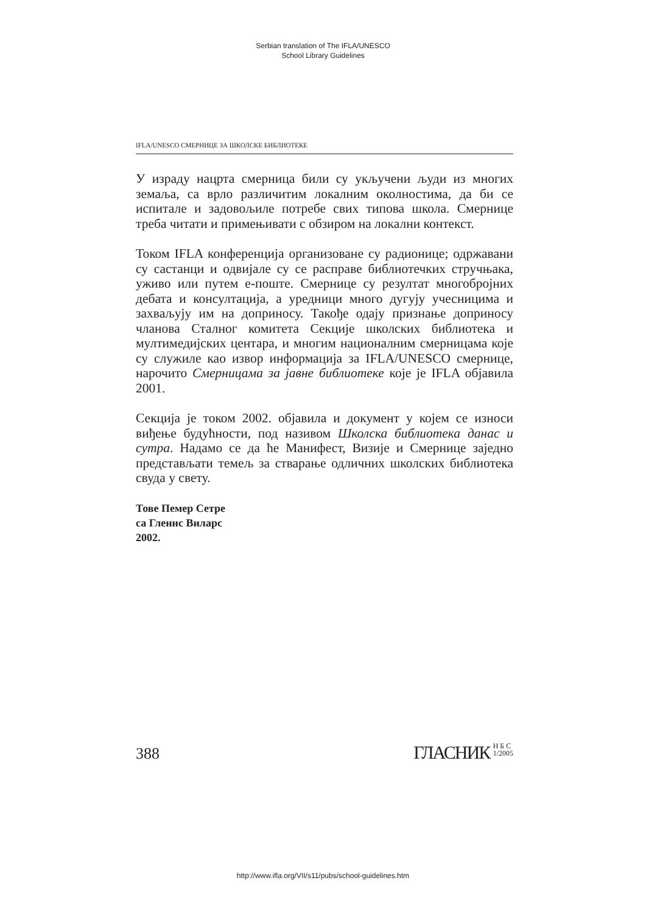Serbian translation of The IFLA/UNESCO
School Library Guidelines
IFLA/UNESCO СМЕРНИЦЕ ЗА ШКОЛСКЕ БИБЛИОТЕКЕ
У израду нацрта смерница били су укључени људи из многих земаља, са врло различитим локалним околностима, да би се испитале и задовољиле потребе свих типова школа. Смернице треба читати и примењивати с обзиром на локални контекст.
Током IFLA конференција организоване су радионице; одржавани су састанци и одвијале су се расправе библиотечких стручњака, уживо или путем е-поште. Смернице су резултат многобројних дебата и консултација, а уредници много дугују учесницима и захваљују им на доприносу. Такође одају признање доприносу чланова Сталног комитета Секције школских библиотека и мултимедијских центара, и многим националним смерницама које су служиле као извор информација за IFLA/UNESCO смернице, нарочито Смерницама за јавне библиотеке које је IFLA објавила 2001.
Секција је током 2002. објавила и документ у којем се износи виђење будућности, под називом Школска библиотека данас и сутра. Надамо се да ће Манифест, Визије и Смернице заједно представљати темељ за стварање одличних школских библиотека свуда у свету.
Тове Пемер Сетре
са Гленис Виларс
2002.
388 ГЛАСНИК Н Б С
1/2005
http://www.ifla.org/VII/s11/pubs/school-guidelines.htm